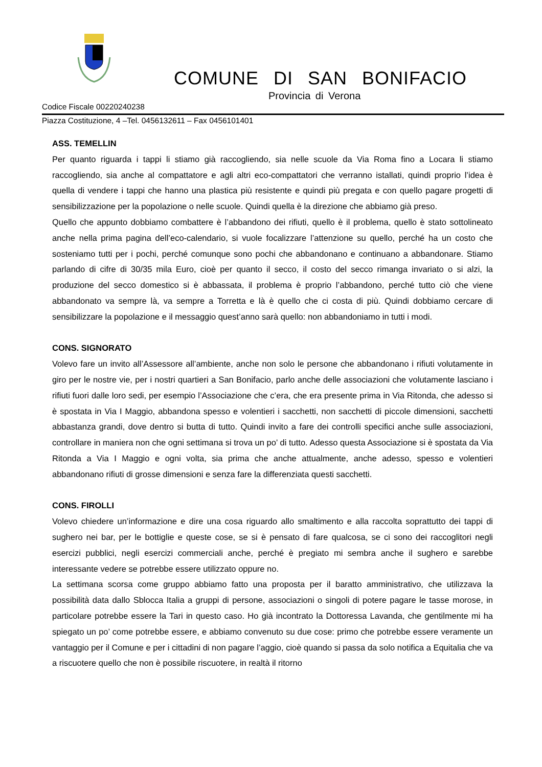COMUNE DI SAN BONIFACIO
Provincia di Verona
Codice Fiscale 00220240238
Piazza Costituzione, 4 –Tel. 0456132611 – Fax 0456101401
ASS. TEMELLIN
Per quanto riguarda i tappi li stiamo già raccogliendo, sia nelle scuole da Via Roma fino a Locara li stiamo raccogliendo, sia anche al compattatore e agli altri eco-compattatori che verranno istallati, quindi proprio l’idea è quella di vendere i tappi che hanno una plastica più resistente e quindi più pregata e con quello pagare progetti di sensibilizzazione per la popolazione o nelle scuole. Quindi quella è la direzione che abbiamo già preso.
Quello che appunto dobbiamo combattere è l’abbandono dei rifiuti, quello è il problema, quello è stato sottolineato anche nella prima pagina dell’eco-calendario, si vuole focalizzare l’attenzione su quello, perché ha un costo che sosteniamo tutti per i pochi, perché comunque sono pochi che abbandonano e continuano a abbandonare. Stiamo parlando di cifre di 30/35 mila Euro, cioè per quanto il secco, il costo del secco rimanga invariato o si alzi, la produzione del secco domestico si è abbassata, il problema è proprio l’abbandono, perché tutto ciò che viene abbandonato va sempre là, va sempre a Torretta e là è quello che ci costa di più. Quindi dobbiamo cercare di sensibilizzare la popolazione e il messaggio quest’anno sarà quello: non abbandoniamo in tutti i modi.
CONS. SIGNORATO
Volevo fare un invito all’Assessore all’ambiente, anche non solo le persone che abbandonano i rifiuti volutamente in giro per le nostre vie, per i nostri quartieri a San Bonifacio, parlo anche delle associazioni che volutamente lasciano i rifiuti fuori dalle loro sedi, per esempio l’Associazione che c’era, che era presente prima in Via Ritonda, che adesso si è spostata in Via I Maggio, abbandona spesso e volentieri i sacchetti, non sacchetti di piccole dimensioni, sacchetti abbastanza grandi, dove dentro si butta di tutto. Quindi invito a fare dei controlli specifici anche sulle associazioni, controllare in maniera non che ogni settimana si trova un po’ di tutto. Adesso questa Associazione si è spostata da Via Ritonda a Via I Maggio e ogni volta, sia prima che anche attualmente, anche adesso, spesso e volentieri abbandonano rifiuti di grosse dimensioni e senza fare la differenziata questi sacchetti.
CONS. FIROLLI
Volevo chiedere un’informazione e dire una cosa riguardo allo smaltimento e alla raccolta soprattutto dei tappi di sughero nei bar, per le bottiglie e queste cose, se si è pensato di fare qualcosa, se ci sono dei raccoglitori negli esercizi pubblici, negli esercizi commerciali anche, perché è pregiato mi sembra anche il sughero e sarebbe interessante vedere se potrebbe essere utilizzato oppure no.
La settimana scorsa come gruppo abbiamo fatto una proposta per il baratto amministrativo, che utilizzava la possibilità data dallo Sblocca Italia a gruppi di persone, associazioni o singoli di potere pagare le tasse morose, in particolare potrebbe essere la Tari in questo caso. Ho già incontrato la Dottoressa Lavanda, che gentilmente mi ha spiegato un po’ come potrebbe essere, e abbiamo convenuto su due cose: primo che potrebbe essere veramente un vantaggio per il Comune e per i cittadini di non pagare l’aggio, cioè quando si passa da solo notifica a Equitalia che va a riscuotere quello che non è possibile riscuotere, in realtà il ritorno